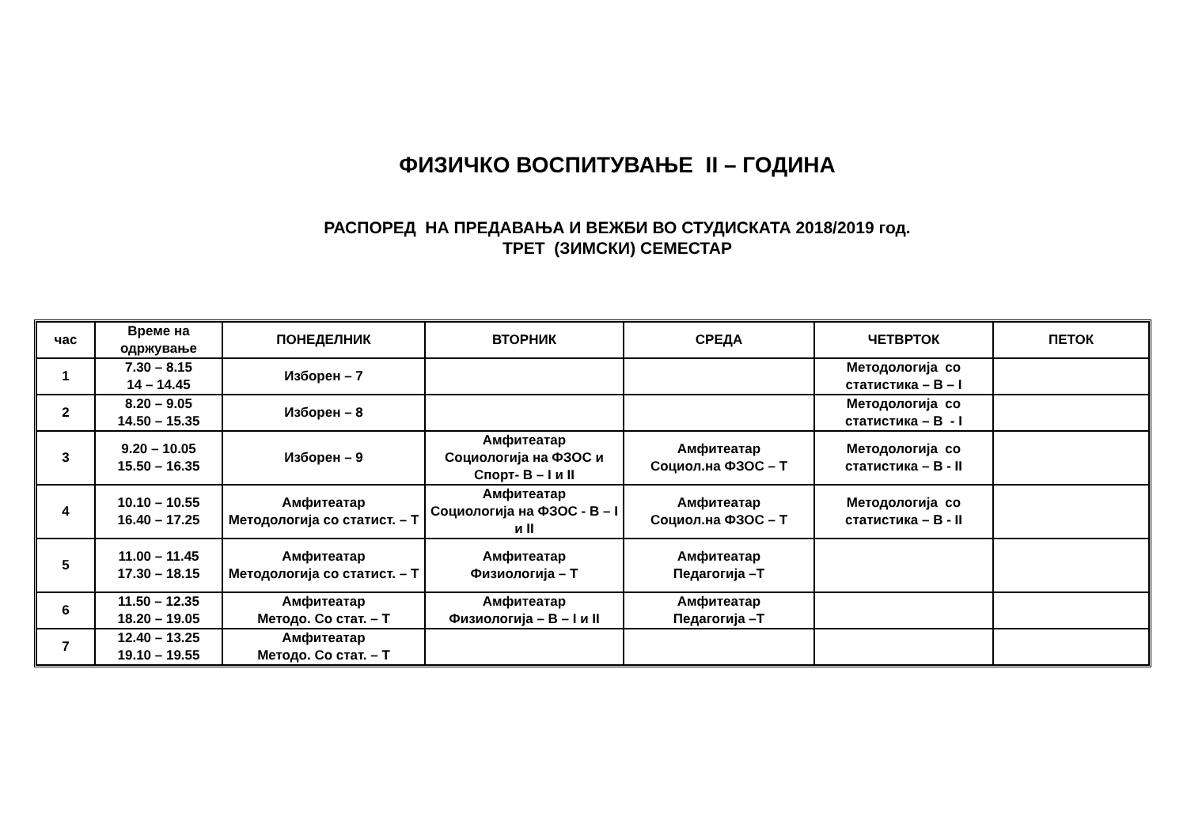ФИЗИЧКО ВОСПИТУВАЊЕ II – ГОДИНА
РАСПОРЕД НА ПРЕДАВАЊА И ВЕЖБИ ВО СТУДИСКАТА 2018/2019 год.
ТРЕТ (ЗИМСКИ) СЕМЕСТАР
| час | Време на одржување | ПОНЕДЕЛНИК | ВТОРНИК | СРЕДА | ЧЕТВРТОК | ПЕТОК |
| --- | --- | --- | --- | --- | --- | --- |
| 1 | 7.30 – 8.15 14 – 14.45 | Изборен – 7 | | | Методологија со статистика – В – I | |
| 2 | 8.20 – 9.05 14.50 – 15.35 | Изборен – 8 | | | Методологија со статистика – В - I | |
| 3 | 9.20 – 10.05 15.50 – 16.35 | Изборен – 9 | Амфитеатар Социологија на ФЗОС и Спорт- В – I и II | Амфитеатар Социол.на ФЗОС – Т | Методологија со статистика – В - II | |
| 4 | 10.10 – 10.55 16.40 – 17.25 | Амфитеатар Методологија со статист. – Т | Амфитеатар Социологија на ФЗОС - В – I и II | Амфитеатар Социол.на ФЗОС – Т | Методологија со статистика – В - II | |
| 5 | 11.00 – 11.45 17.30 – 18.15 | Амфитеатар Методологија со статист. – Т | Амфитеатар Физиологија – Т | Амфитеатар Педагогија –Т | | |
| 6 | 11.50 – 12.35 18.20 – 19.05 | Амфитеатар Методо. Со стат. – Т | Амфитеатар Физиологија – В – I и II | Амфитеатар Педагогија –Т | | |
| 7 | 12.40 – 13.25 19.10 – 19.55 | Амфитеатар Методо. Со стат. – Т | | | | |